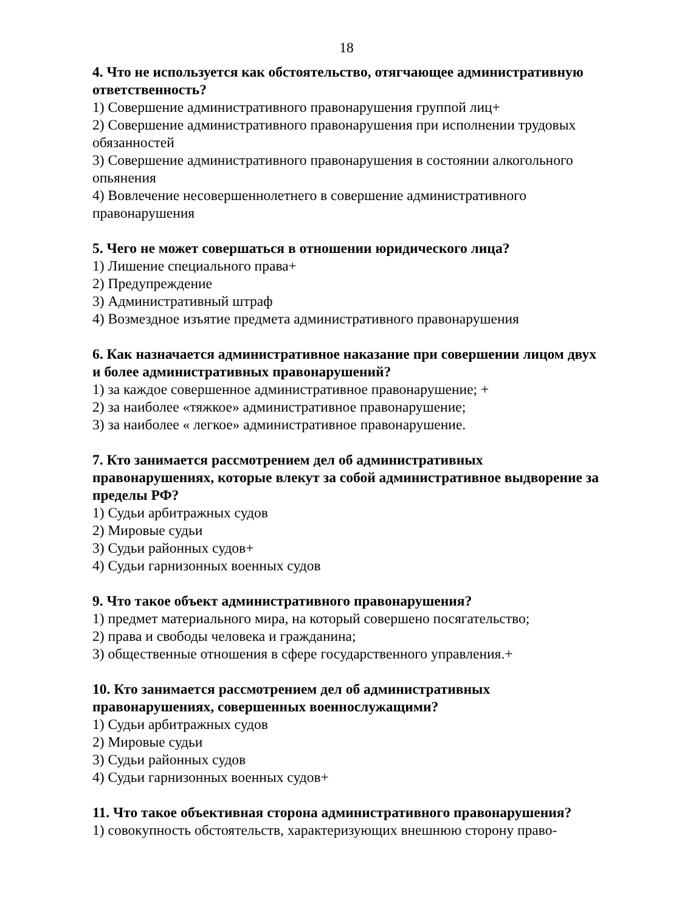18
4. Что не используется как обстоятельство, отягчающее административную ответственность?
1) Совершение административного правонарушения группой лиц+
2) Совершение административного правонарушения при исполнении трудовых обязанностей
3) Совершение административного правонарушения в состоянии алкогольного опьянения
4) Вовлечение несовершеннолетнего в совершение административного правонарушения
5. Чего не может совершаться в отношении юридического лица?
1) Лишение специального права+
2) Предупреждение
3) Административный штраф
4) Возмездное изъятие предмета административного правонарушения
6. Как назначается административное наказание при совершении лицом двух и более административных правонарушений?
1) за каждое совершенное административное правонарушение; +
2) за наиболее «тяжкое» административное правонарушение;
3) за наиболее « легкое» административное правонарушение.
7. Кто занимается рассмотрением дел об административных правонарушениях, которые влекут за собой административное выдворение за пределы РФ?
1) Судьи арбитражных судов
2) Мировые судьи
3) Судьи районных судов+
4) Судьи гарнизонных военных судов
9. Что такое объект административного правонарушения?
1) предмет материального мира, на который совершено посягательство;
2) права и свободы человека и гражданина;
3) общественные отношения в сфере государственного управления.+
10. Кто занимается рассмотрением дел об административных правонарушениях, совершенных военнослужащими?
1) Судьи арбитражных судов
2) Мировые судьи
3) Судьи районных судов
4) Судьи гарнизонных военных судов+
11. Что такое объективная сторона административного правонарушения?
1) совокупность обстоятельств, характеризующих внешнюю сторону право-